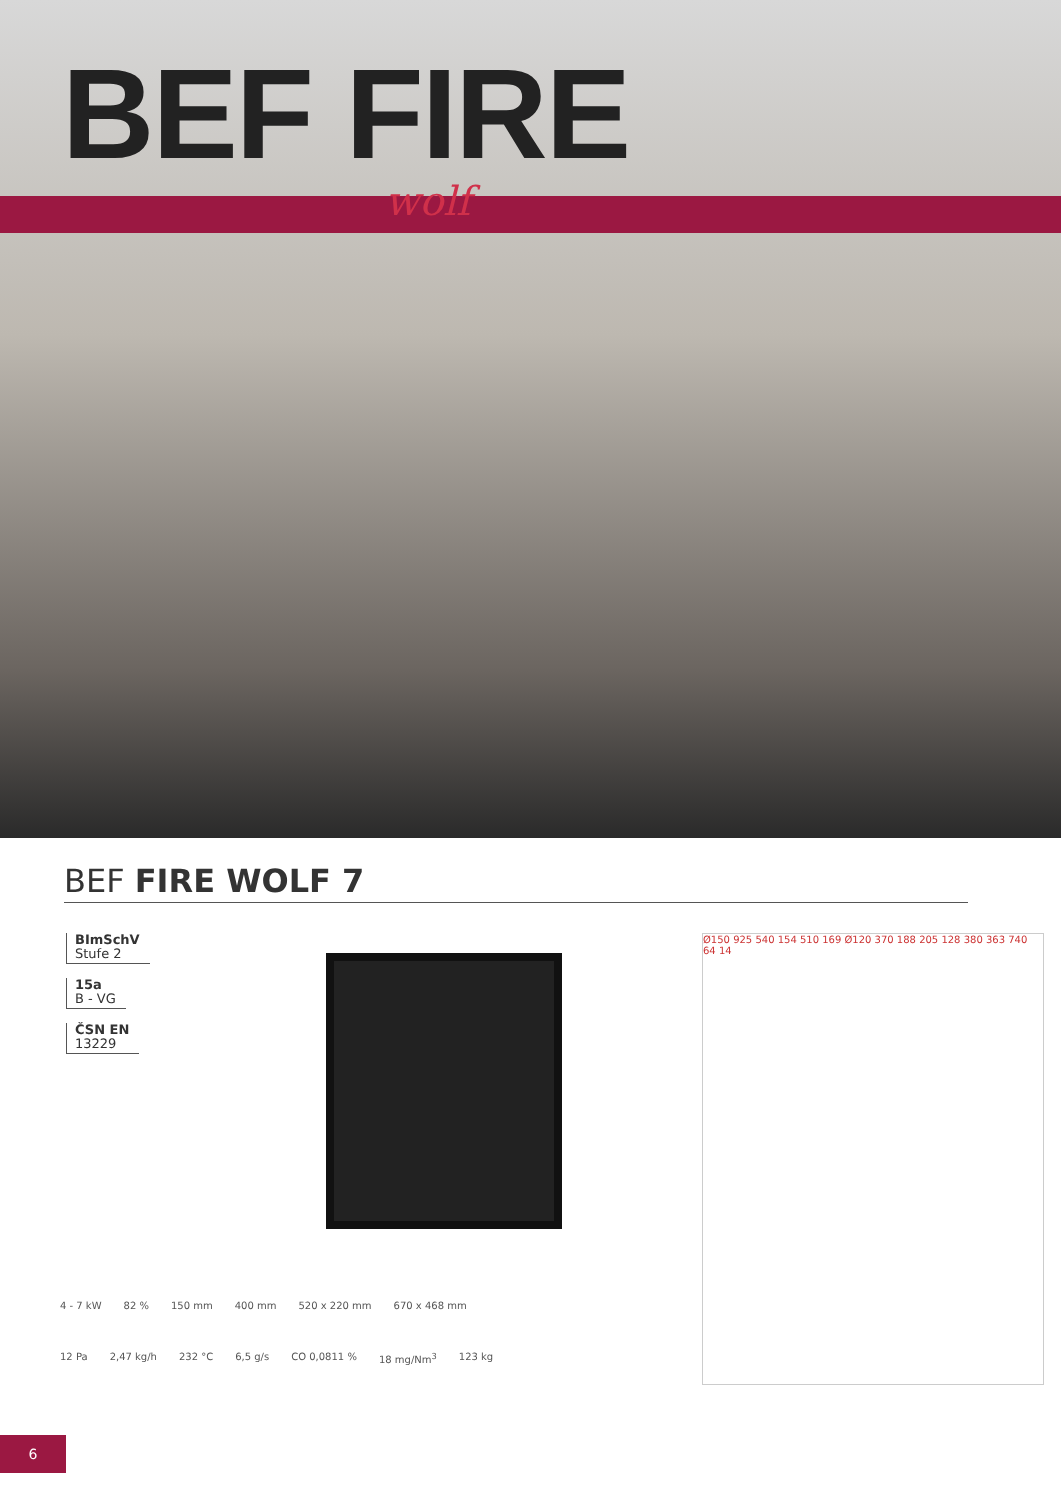BEF FIRE
wolf
BEF FIRE WOLF 7
BImSchV
Stufe 2
15a
B - VG
ČSN EN
13229
Ø150 925 540 154 510 169 Ø120 370 188 205 128 380 363 740 64 14
4 - 7 kW 82 % 150 mm 400 mm 520 x 220 mm 670 x 468 mm
12 Pa 2,47 kg/h 232 °C 6,5 g/s CO 0,0811 % 18 mg/Nm<sup>3</sup> 123 kg
6